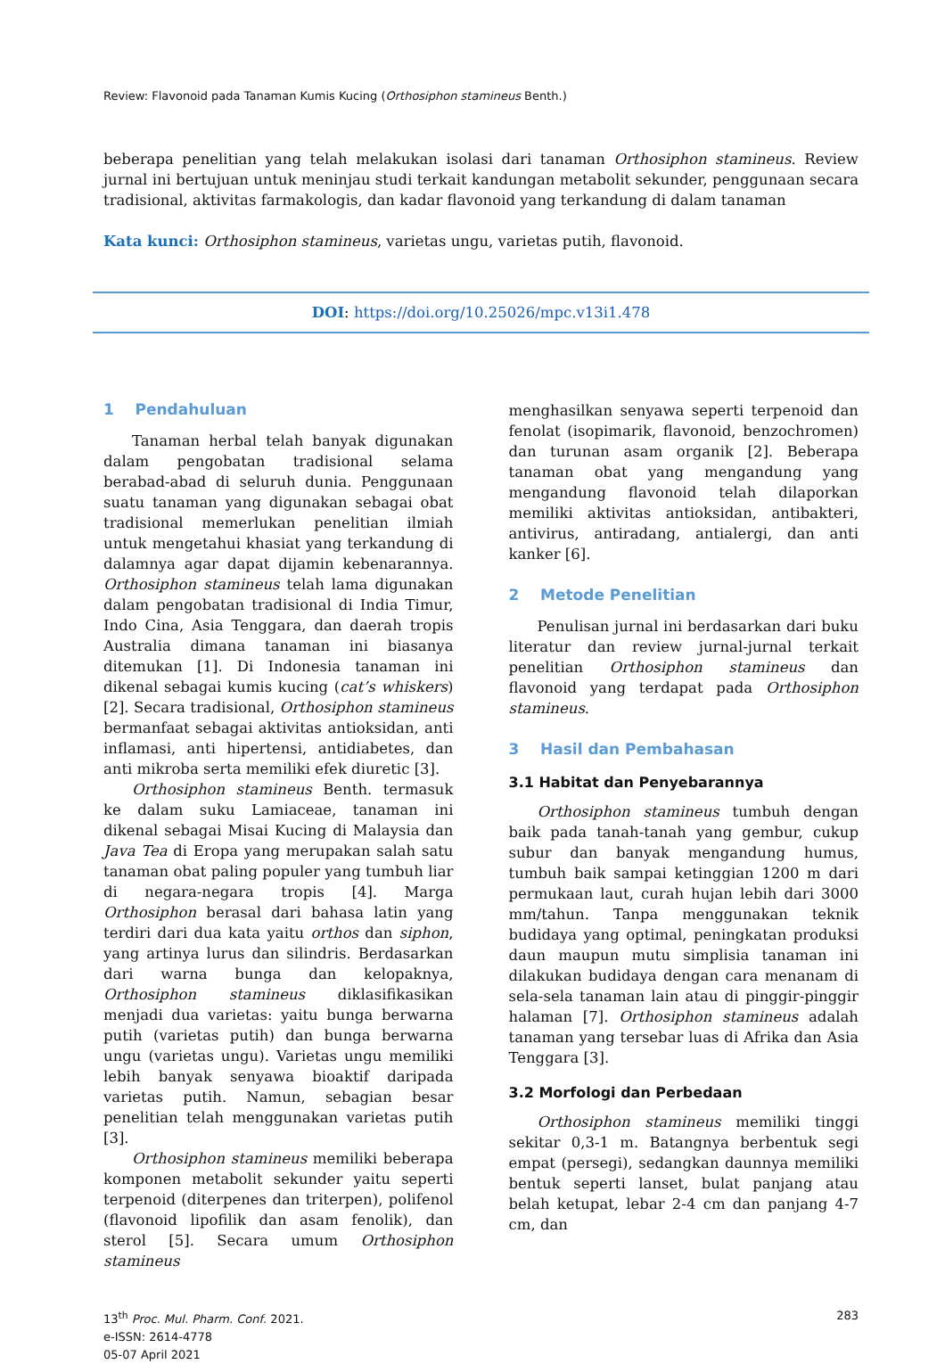Review: Flavonoid pada Tanaman Kumis Kucing (Orthosiphon stamineus Benth.)
beberapa penelitian yang telah melakukan isolasi dari tanaman Orthosiphon stamineus. Review jurnal ini bertujuan untuk meninjau studi terkait kandungan metabolit sekunder, penggunaan secara tradisional, aktivitas farmakologis, dan kadar flavonoid yang terkandung di dalam tanaman
Kata kunci: Orthosiphon stamineus, varietas ungu, varietas putih, flavonoid.
DOI: https://doi.org/10.25026/mpc.v13i1.478
1 Pendahuluan
Tanaman herbal telah banyak digunakan dalam pengobatan tradisional selama berabad-abad di seluruh dunia. Penggunaan suatu tanaman yang digunakan sebagai obat tradisional memerlukan penelitian ilmiah untuk mengetahui khasiat yang terkandung di dalamnya agar dapat dijamin kebenarannya. Orthosiphon stamineus telah lama digunakan dalam pengobatan tradisional di India Timur, Indo Cina, Asia Tenggara, dan daerah tropis Australia dimana tanaman ini biasanya ditemukan [1]. Di Indonesia tanaman ini dikenal sebagai kumis kucing (cat’s whiskers) [2]. Secara tradisional, Orthosiphon stamineus bermanfaat sebagai aktivitas antioksidan, anti inflamasi, anti hipertensi, antidiabetes, dan anti mikroba serta memiliki efek diuretic [3].
Orthosiphon stamineus Benth. termasuk ke dalam suku Lamiaceae, tanaman ini dikenal sebagai Misai Kucing di Malaysia dan Java Tea di Eropa yang merupakan salah satu tanaman obat paling populer yang tumbuh liar di negara-negara tropis [4]. Marga Orthosiphon berasal dari bahasa latin yang terdiri dari dua kata yaitu orthos dan siphon, yang artinya lurus dan silindris. Berdasarkan dari warna bunga dan kelopaknya, Orthosiphon stamineus diklasifikasikan menjadi dua varietas: yaitu bunga berwarna putih (varietas putih) dan bunga berwarna ungu (varietas ungu). Varietas ungu memiliki lebih banyak senyawa bioaktif daripada varietas putih. Namun, sebagian besar penelitian telah menggunakan varietas putih [3].
Orthosiphon stamineus memiliki beberapa komponen metabolit sekunder yaitu seperti terpenoid (diterpenes dan triterpen), polifenol (flavonoid lipofilik dan asam fenolik), dan sterol [5]. Secara umum Orthosiphon stamineus
menghasilkan senyawa seperti terpenoid dan fenolat (isopimarik, flavonoid, benzochromen) dan turunan asam organik [2]. Beberapa tanaman obat yang mengandung yang mengandung flavonoid telah dilaporkan memiliki aktivitas antioksidan, antibakteri, antivirus, antiradang, antialergi, dan anti kanker [6].
2 Metode Penelitian
Penulisan jurnal ini berdasarkan dari buku literatur dan review jurnal-jurnal terkait penelitian Orthosiphon stamineus dan flavonoid yang terdapat pada Orthosiphon stamineus.
3 Hasil dan Pembahasan
3.1 Habitat dan Penyebarannya
Orthosiphon stamineus tumbuh dengan baik pada tanah-tanah yang gembur, cukup subur dan banyak mengandung humus, tumbuh baik sampai ketinggian 1200 m dari permukaan laut, curah hujan lebih dari 3000 mm/tahun. Tanpa menggunakan teknik budidaya yang optimal, peningkatan produksi daun maupun mutu simplisia tanaman ini dilakukan budidaya dengan cara menanam di sela-sela tanaman lain atau di pinggir-pinggir halaman [7]. Orthosiphon stamineus adalah tanaman yang tersebar luas di Afrika dan Asia Tenggara [3].
3.2 Morfologi dan Perbedaan
Orthosiphon stamineus memiliki tinggi sekitar 0,3-1 m. Batangnya berbentuk segi empat (persegi), sedangkan daunnya memiliki bentuk seperti lanset, bulat panjang atau belah ketupat, lebar 2-4 cm dan panjang 4-7 cm, dan
13<sup>th</sup> Proc. Mul. Pharm. Conf. 2021.
e-ISSN: 2614-4778
05-07 April 2021
283